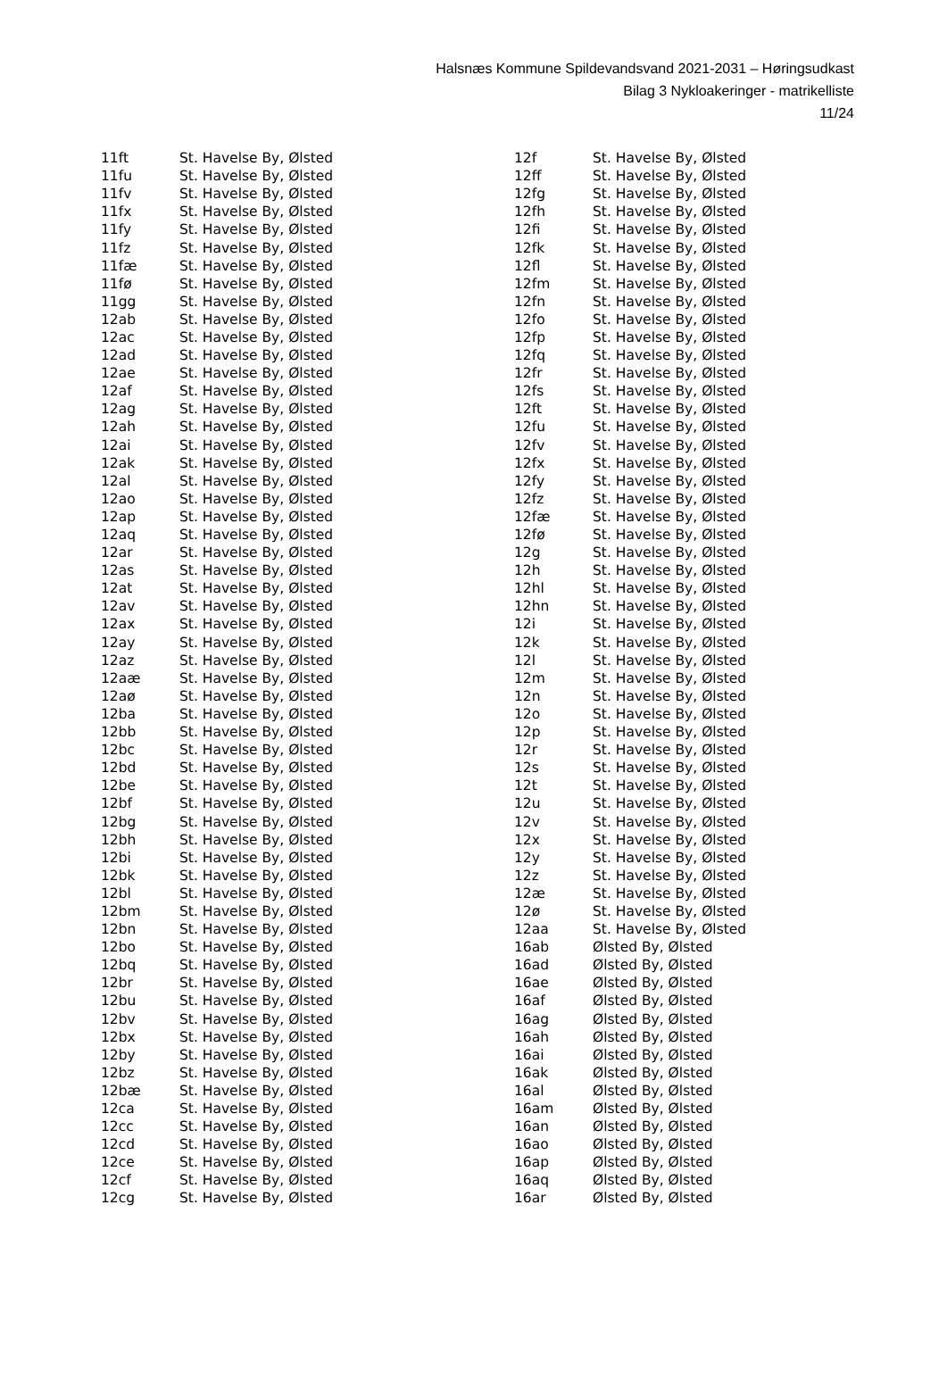Halsnæs Kommune Spildevandsvand 2021-2031 – Høringsudkast
Bilag 3 Nykloakeringer - matrikelliste
11/24
| 11ft | St. Havelse By, Ølsted |
| 11fu | St. Havelse By, Ølsted |
| 11fv | St. Havelse By, Ølsted |
| 11fx | St. Havelse By, Ølsted |
| 11fy | St. Havelse By, Ølsted |
| 11fz | St. Havelse By, Ølsted |
| 11fæ | St. Havelse By, Ølsted |
| 11fø | St. Havelse By, Ølsted |
| 11gg | St. Havelse By, Ølsted |
| 12ab | St. Havelse By, Ølsted |
| 12ac | St. Havelse By, Ølsted |
| 12ad | St. Havelse By, Ølsted |
| 12ae | St. Havelse By, Ølsted |
| 12af | St. Havelse By, Ølsted |
| 12ag | St. Havelse By, Ølsted |
| 12ah | St. Havelse By, Ølsted |
| 12ai | St. Havelse By, Ølsted |
| 12ak | St. Havelse By, Ølsted |
| 12al | St. Havelse By, Ølsted |
| 12ao | St. Havelse By, Ølsted |
| 12ap | St. Havelse By, Ølsted |
| 12aq | St. Havelse By, Ølsted |
| 12ar | St. Havelse By, Ølsted |
| 12as | St. Havelse By, Ølsted |
| 12at | St. Havelse By, Ølsted |
| 12av | St. Havelse By, Ølsted |
| 12ax | St. Havelse By, Ølsted |
| 12ay | St. Havelse By, Ølsted |
| 12az | St. Havelse By, Ølsted |
| 12aæ | St. Havelse By, Ølsted |
| 12aø | St. Havelse By, Ølsted |
| 12ba | St. Havelse By, Ølsted |
| 12bb | St. Havelse By, Ølsted |
| 12bc | St. Havelse By, Ølsted |
| 12bd | St. Havelse By, Ølsted |
| 12be | St. Havelse By, Ølsted |
| 12bf | St. Havelse By, Ølsted |
| 12bg | St. Havelse By, Ølsted |
| 12bh | St. Havelse By, Ølsted |
| 12bi | St. Havelse By, Ølsted |
| 12bk | St. Havelse By, Ølsted |
| 12bl | St. Havelse By, Ølsted |
| 12bm | St. Havelse By, Ølsted |
| 12bn | St. Havelse By, Ølsted |
| 12bo | St. Havelse By, Ølsted |
| 12bq | St. Havelse By, Ølsted |
| 12br | St. Havelse By, Ølsted |
| 12bu | St. Havelse By, Ølsted |
| 12bv | St. Havelse By, Ølsted |
| 12bx | St. Havelse By, Ølsted |
| 12by | St. Havelse By, Ølsted |
| 12bz | St. Havelse By, Ølsted |
| 12bæ | St. Havelse By, Ølsted |
| 12ca | St. Havelse By, Ølsted |
| 12cc | St. Havelse By, Ølsted |
| 12cd | St. Havelse By, Ølsted |
| 12ce | St. Havelse By, Ølsted |
| 12cf | St. Havelse By, Ølsted |
| 12cg | St. Havelse By, Ølsted |
| 12f | St. Havelse By, Ølsted |
| 12ff | St. Havelse By, Ølsted |
| 12fg | St. Havelse By, Ølsted |
| 12fh | St. Havelse By, Ølsted |
| 12fi | St. Havelse By, Ølsted |
| 12fk | St. Havelse By, Ølsted |
| 12fl | St. Havelse By, Ølsted |
| 12fm | St. Havelse By, Ølsted |
| 12fn | St. Havelse By, Ølsted |
| 12fo | St. Havelse By, Ølsted |
| 12fp | St. Havelse By, Ølsted |
| 12fq | St. Havelse By, Ølsted |
| 12fr | St. Havelse By, Ølsted |
| 12fs | St. Havelse By, Ølsted |
| 12ft | St. Havelse By, Ølsted |
| 12fu | St. Havelse By, Ølsted |
| 12fv | St. Havelse By, Ølsted |
| 12fx | St. Havelse By, Ølsted |
| 12fy | St. Havelse By, Ølsted |
| 12fz | St. Havelse By, Ølsted |
| 12fæ | St. Havelse By, Ølsted |
| 12fø | St. Havelse By, Ølsted |
| 12g | St. Havelse By, Ølsted |
| 12h | St. Havelse By, Ølsted |
| 12hl | St. Havelse By, Ølsted |
| 12hn | St. Havelse By, Ølsted |
| 12i | St. Havelse By, Ølsted |
| 12k | St. Havelse By, Ølsted |
| 12l | St. Havelse By, Ølsted |
| 12m | St. Havelse By, Ølsted |
| 12n | St. Havelse By, Ølsted |
| 12o | St. Havelse By, Ølsted |
| 12p | St. Havelse By, Ølsted |
| 12r | St. Havelse By, Ølsted |
| 12s | St. Havelse By, Ølsted |
| 12t | St. Havelse By, Ølsted |
| 12u | St. Havelse By, Ølsted |
| 12v | St. Havelse By, Ølsted |
| 12x | St. Havelse By, Ølsted |
| 12y | St. Havelse By, Ølsted |
| 12z | St. Havelse By, Ølsted |
| 12æ | St. Havelse By, Ølsted |
| 12ø | St. Havelse By, Ølsted |
| 12aa | St. Havelse By, Ølsted |
| 16ab | Ølsted By, Ølsted |
| 16ad | Ølsted By, Ølsted |
| 16ae | Ølsted By, Ølsted |
| 16af | Ølsted By, Ølsted |
| 16ag | Ølsted By, Ølsted |
| 16ah | Ølsted By, Ølsted |
| 16ai | Ølsted By, Ølsted |
| 16ak | Ølsted By, Ølsted |
| 16al | Ølsted By, Ølsted |
| 16am | Ølsted By, Ølsted |
| 16an | Ølsted By, Ølsted |
| 16ao | Ølsted By, Ølsted |
| 16ap | Ølsted By, Ølsted |
| 16aq | Ølsted By, Ølsted |
| 16ar | Ølsted By, Ølsted |